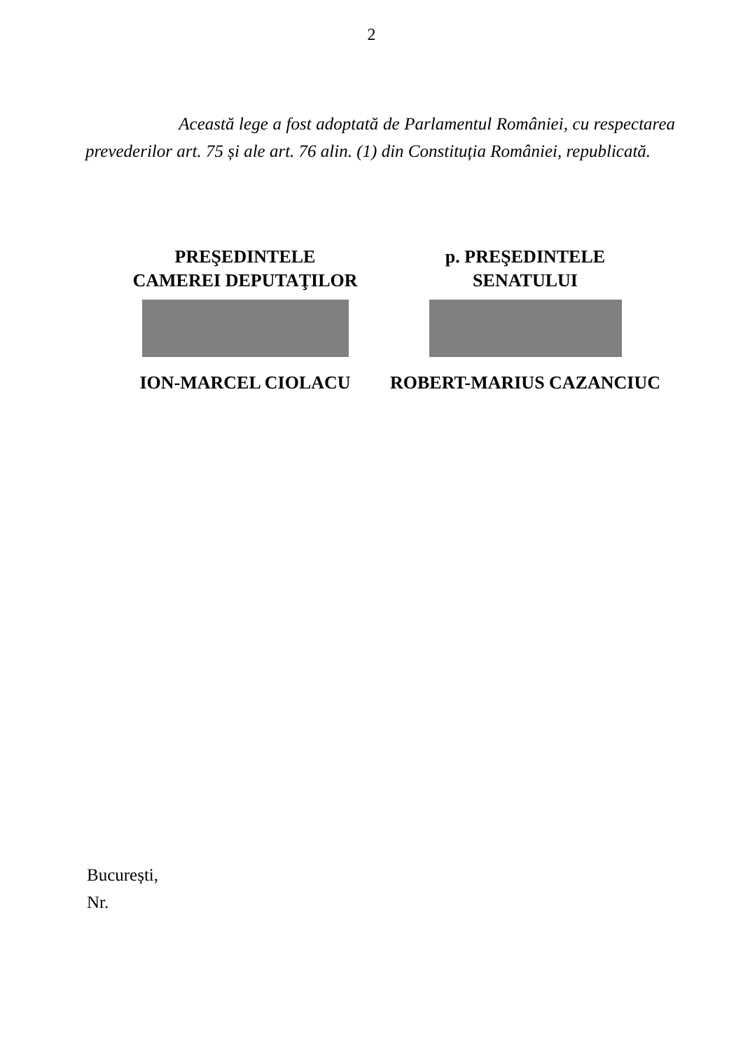2
Această lege a fost adoptată de Parlamentul României, cu respectarea prevederilor art. 75 și ale art. 76 alin. (1) din Constituția României, republicată.
PREŞEDINTELE
CAMEREI DEPUTAŢILOR
ION-MARCEL CIOLACU
p. PREŞEDINTELE
SENATULUI
ROBERT-MARIUS CAZANCIUC
București,
Nr.